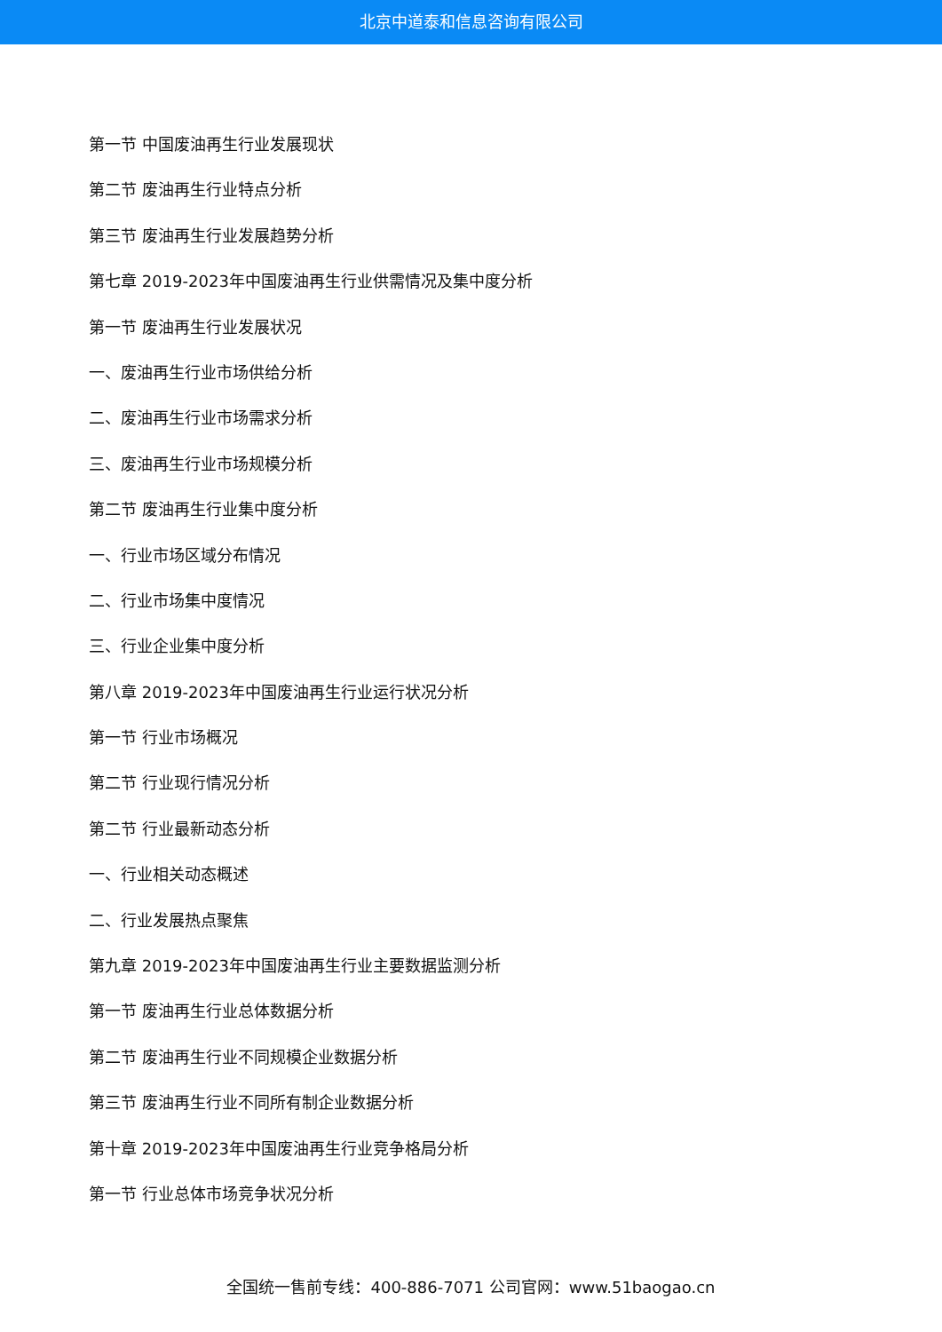北京中道泰和信息咨询有限公司
第一节 中国废油再生行业发展现状
第二节 废油再生行业特点分析
第三节 废油再生行业发展趋势分析
第七章 2019-2023年中国废油再生行业供需情况及集中度分析
第一节 废油再生行业发展状况
一、废油再生行业市场供给分析
二、废油再生行业市场需求分析
三、废油再生行业市场规模分析
第二节 废油再生行业集中度分析
一、行业市场区域分布情况
二、行业市场集中度情况
三、行业企业集中度分析
第八章 2019-2023年中国废油再生行业运行状况分析
第一节 行业市场概况
第二节 行业现行情况分析
第二节 行业最新动态分析
一、行业相关动态概述
二、行业发展热点聚焦
第九章 2019-2023年中国废油再生行业主要数据监测分析
第一节 废油再生行业总体数据分析
第二节 废油再生行业不同规模企业数据分析
第三节 废油再生行业不同所有制企业数据分析
第十章 2019-2023年中国废油再生行业竞争格局分析
第一节 行业总体市场竞争状况分析
全国统一售前专线：400-886-7071 公司官网：www.51baogao.cn